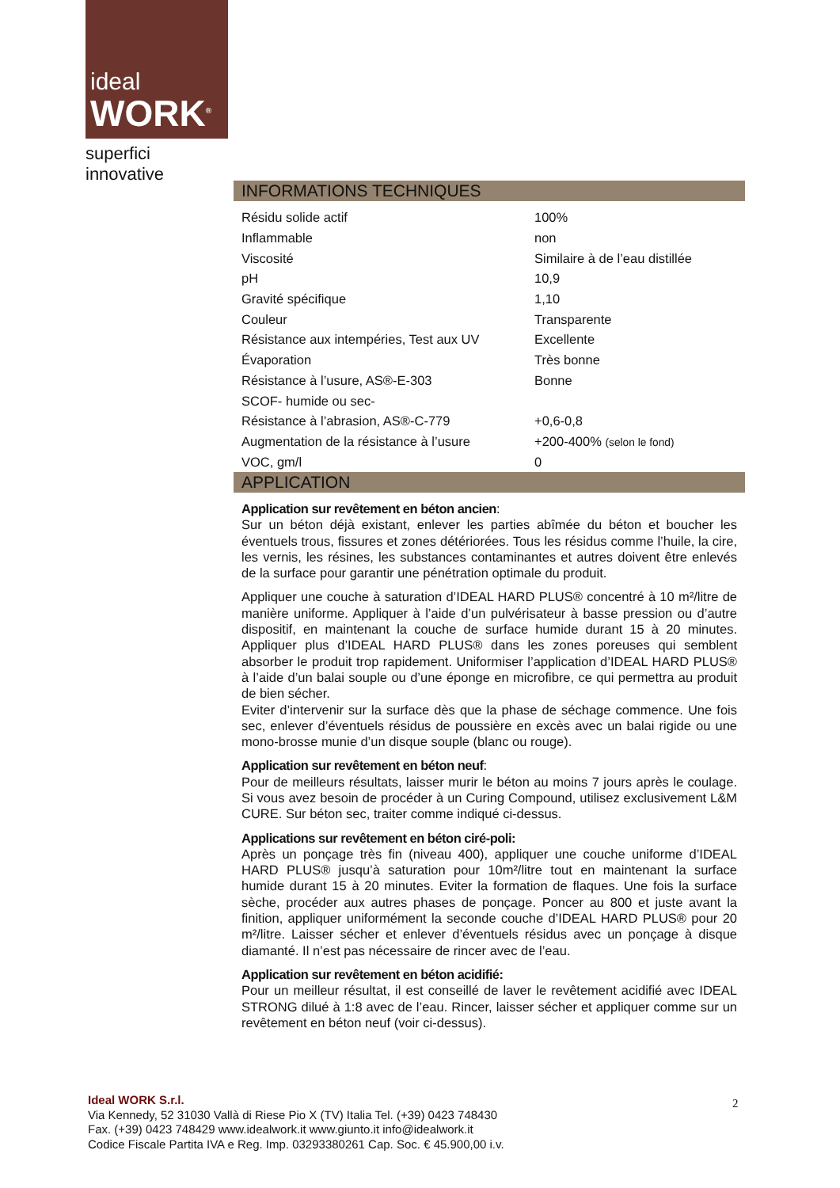ideal
WORK<sup>®</sup>
superfici innovative
INFORMATIONS TECHNIQUES
| Résidu solide actif | 100% |
| Inflammable | non |
| Viscosité | Similaire à de l’eau distillée |
| pH | 10,9 |
| Gravité spécifique | 1,10 |
| Couleur | Transparente |
| Résistance aux intempéries, Test aux UV | Excellente |
| Évaporation | Très bonne |
| Résistance à l’usure, AS®-E-303 | Bonne |
| SCOF- humide ou sec- | |
| Résistance à l’abrasion, AS®-C-779 | +0,6-0,8 |
| Augmentation de la résistance à l’usure | +200-400% (selon le fond) |
| VOC, gm/l | 0 |
APPLICATION
Application sur revêtement en béton ancien:
Sur un béton déjà existant, enlever les parties abîmée du béton et boucher les éventuels trous, fissures et zones détériorées. Tous les résidus comme l’huile, la cire, les vernis, les résines, les substances contaminantes et autres doivent être enlevés de la surface pour garantir une pénétration optimale du produit.
Appliquer une couche à saturation d’IDEAL HARD PLUS® concentré à 10 m²/litre de manière uniforme. Appliquer à l’aide d’un pulvérisateur à basse pression ou d’autre dispositif, en maintenant la couche de surface humide durant 15 à 20 minutes. Appliquer plus d’IDEAL HARD PLUS® dans les zones poreuses qui semblent absorber le produit trop rapidement. Uniformiser l’application d’IDEAL HARD PLUS® à l’aide d’un balai souple ou d’une éponge en microfibre, ce qui permettra au produit de bien sécher.
Eviter d’intervenir sur la surface dès que la phase de séchage commence. Une fois sec, enlever d’éventuels résidus de poussière en excès avec un balai rigide ou une mono-brosse munie d’un disque souple (blanc ou rouge).
Application sur revêtement en béton neuf:
Pour de meilleurs résultats, laisser murir le béton au moins 7 jours après le coulage. Si vous avez besoin de procéder à un Curing Compound, utilisez exclusivement L&M CURE. Sur béton sec, traiter comme indiqué ci-dessus.
Applications sur revêtement en béton ciré-poli:
Après un ponçage très fin (niveau 400), appliquer une couche uniforme d’IDEAL HARD PLUS® jusqu’à saturation pour 10m²/litre tout en maintenant la surface humide durant 15 à 20 minutes. Eviter la formation de flaques. Une fois la surface sèche, procéder aux autres phases de ponçage. Poncer au 800 et juste avant la finition, appliquer uniformément la seconde couche d’IDEAL HARD PLUS® pour 20 m²/litre. Laisser sécher et enlever d’éventuels résidus avec un ponçage à disque diamanté. Il n’est pas nécessaire de rincer avec de l’eau.
Application sur revêtement en béton acidifié:
Pour un meilleur résultat, il est conseillé de laver le revêtement acidifié avec IDEAL STRONG dilué à 1:8 avec de l’eau. Rincer, laisser sécher et appliquer comme sur un revêtement en béton neuf (voir ci-dessus).
Ideal WORK S.r.l.
Via Kennedy, 52 31030 Vallà di Riese Pio X (TV) Italia Tel. (+39) 0423 748430
Fax. (+39) 0423 748429 www.idealwork.it www.giunto.it info@idealwork.it
Codice Fiscale Partita IVA e Reg. Imp. 03293380261 Cap. Soc. € 45.900,00 i.v.
2